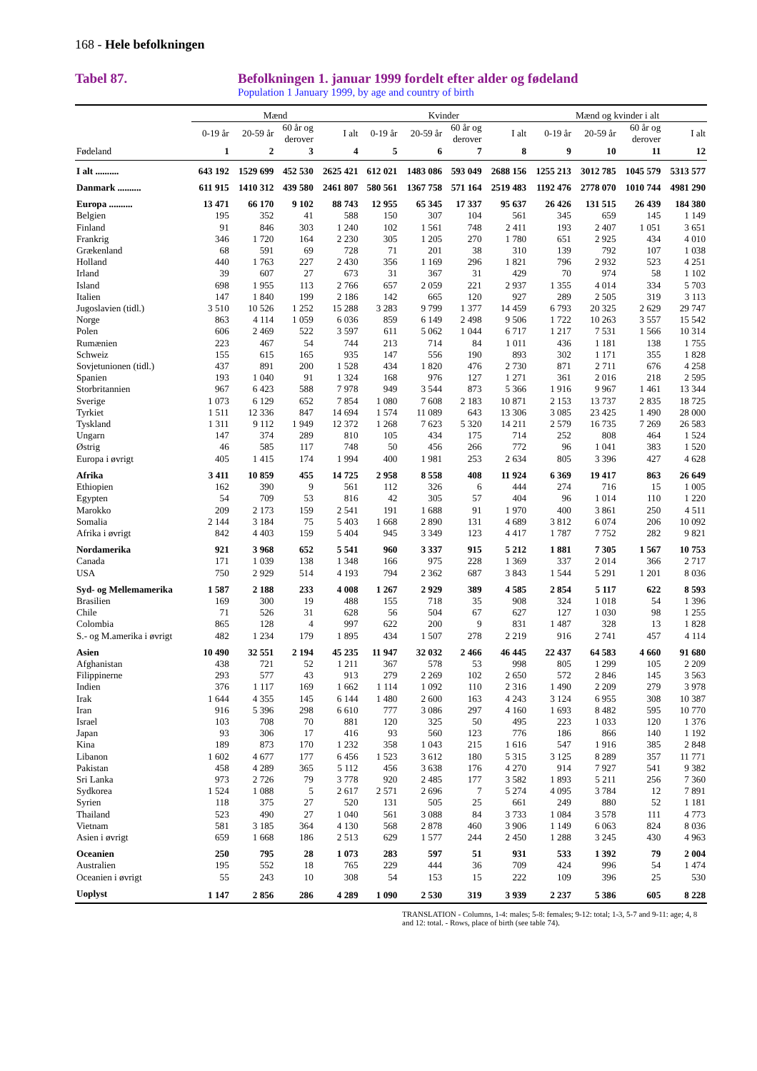168 - Hele befolkningen
Tabel 87. Befolkningen 1. januar 1999 fordelt efter alder og fødeland
Population 1 January 1999, by age and country of birth
| | Mænd | | | | Kvinder | | | | Mænd og kvinder i alt | | | |
| --- | --- | --- | --- | --- | --- | --- | --- | --- | --- | --- | --- | --- |
| | 0-19 år | 20-59 år | 60 år og derover | I alt | 0-19 år | 20-59 år | 60 år og derover | I alt | 0-19 år | 20-59 år | 60 år og derover | I alt |
| Fødeland | 1 | 2 | 3 | 4 | 5 | 6 | 7 | 8 | 9 | 10 | 11 | 12 |
| I alt .......... | 643 192 | 1529 699 | 452 530 | 2625 421 | 612 021 | 1483 086 | 593 049 | 2688 156 | 1255 213 | 3012 785 | 1045 579 | 5313 577 |
| Danmark .......... | 611 915 | 1410 312 | 439 580 | 2461 807 | 580 561 | 1367 758 | 571 164 | 2519 483 | 1192 476 | 2778 070 | 1010 744 | 4981 290 |
| Europa .......... | 13 471 | 66 170 | 9 102 | 88 743 | 12 955 | 65 345 | 17 337 | 95 637 | 26 426 | 131 515 | 26 439 | 184 380 |
| Belgien | 195 | 352 | 41 | 588 | 150 | 307 | 104 | 561 | 345 | 659 | 145 | 1 149 |
| Finland | 91 | 846 | 303 | 1 240 | 102 | 1 561 | 748 | 2 411 | 193 | 2 407 | 1 051 | 3 651 |
| Frankrig | 346 | 1 720 | 164 | 2 230 | 305 | 1 205 | 270 | 1 780 | 651 | 2 925 | 434 | 4 010 |
| Grækenland | 68 | 591 | 69 | 728 | 71 | 201 | 38 | 310 | 139 | 792 | 107 | 1 038 |
| Holland | 440 | 1 763 | 227 | 2 430 | 356 | 1 169 | 296 | 1 821 | 796 | 2 932 | 523 | 4 251 |
| Irland | 39 | 607 | 27 | 673 | 31 | 367 | 31 | 429 | 70 | 974 | 58 | 1 102 |
| Island | 698 | 1 955 | 113 | 2 766 | 657 | 2 059 | 221 | 2 937 | 1 355 | 4 014 | 334 | 5 703 |
| Italien | 147 | 1 840 | 199 | 2 186 | 142 | 665 | 120 | 927 | 289 | 2 505 | 319 | 3 113 |
| Jugoslavien (tidl.) | 3 510 | 10 526 | 1 252 | 15 288 | 3 283 | 9 799 | 1 377 | 14 459 | 6 793 | 20 325 | 2 629 | 29 747 |
| Norge | 863 | 4 114 | 1 059 | 6 036 | 859 | 6 149 | 2 498 | 9 506 | 1 722 | 10 263 | 3 557 | 15 542 |
| Polen | 606 | 2 469 | 522 | 3 597 | 611 | 5 062 | 1 044 | 6 717 | 1 217 | 7 531 | 1 566 | 10 314 |
| Rumænien | 223 | 467 | 54 | 744 | 213 | 714 | 84 | 1 011 | 436 | 1 181 | 138 | 1 755 |
| Schweiz | 155 | 615 | 165 | 935 | 147 | 556 | 190 | 893 | 302 | 1 171 | 355 | 1 828 |
| Sovjetunionen (tidl.) | 437 | 891 | 200 | 1 528 | 434 | 1 820 | 476 | 2 730 | 871 | 2 711 | 676 | 4 258 |
| Spanien | 193 | 1 040 | 91 | 1 324 | 168 | 976 | 127 | 1 271 | 361 | 2 016 | 218 | 2 595 |
| Storbritannien | 967 | 6 423 | 588 | 7 978 | 949 | 3 544 | 873 | 5 366 | 1 916 | 9 967 | 1 461 | 13 344 |
| Sverige | 1 073 | 6 129 | 652 | 7 854 | 1 080 | 7 608 | 2 183 | 10 871 | 2 153 | 13 737 | 2 835 | 18 725 |
| Tyrkiet | 1 511 | 12 336 | 847 | 14 694 | 1 574 | 11 089 | 643 | 13 306 | 3 085 | 23 425 | 1 490 | 28 000 |
| Tyskland | 1 311 | 9 112 | 1 949 | 12 372 | 1 268 | 7 623 | 5 320 | 14 211 | 2 579 | 16 735 | 7 269 | 26 583 |
| Ungarn | 147 | 374 | 289 | 810 | 105 | 434 | 175 | 714 | 252 | 808 | 464 | 1 524 |
| Østrig | 46 | 585 | 117 | 748 | 50 | 456 | 266 | 772 | 96 | 1 041 | 383 | 1 520 |
| Europa i øvrigt | 405 | 1 415 | 174 | 1 994 | 400 | 1 981 | 253 | 2 634 | 805 | 3 396 | 427 | 4 628 |
| Afrika | 3 411 | 10 859 | 455 | 14 725 | 2 958 | 8 558 | 408 | 11 924 | 6 369 | 19 417 | 863 | 26 649 |
| Ethiopien | 162 | 390 | 9 | 561 | 112 | 326 | 6 | 444 | 274 | 716 | 15 | 1 005 |
| Egypten | 54 | 709 | 53 | 816 | 42 | 305 | 57 | 404 | 96 | 1 014 | 110 | 1 220 |
| Marokko | 209 | 2 173 | 159 | 2 541 | 191 | 1 688 | 91 | 1 970 | 400 | 3 861 | 250 | 4 511 |
| Somalia | 2 144 | 3 184 | 75 | 5 403 | 1 668 | 2 890 | 131 | 4 689 | 3 812 | 6 074 | 206 | 10 092 |
| Afrika i øvrigt | 842 | 4 403 | 159 | 5 404 | 945 | 3 349 | 123 | 4 417 | 1 787 | 7 752 | 282 | 9 821 |
| Nordamerika | 921 | 3 968 | 652 | 5 541 | 960 | 3 337 | 915 | 5 212 | 1 881 | 7 305 | 1 567 | 10 753 |
| Canada | 171 | 1 039 | 138 | 1 348 | 166 | 975 | 228 | 1 369 | 337 | 2 014 | 366 | 2 717 |
| USA | 750 | 2 929 | 514 | 4 193 | 794 | 2 362 | 687 | 3 843 | 1 544 | 5 291 | 1 201 | 8 036 |
| Syd- og Mellemamerika | 1 587 | 2 188 | 233 | 4 008 | 1 267 | 2 929 | 389 | 4 585 | 2 854 | 5 117 | 622 | 8 593 |
| Brasilien | 169 | 300 | 19 | 488 | 155 | 718 | 35 | 908 | 324 | 1 018 | 54 | 1 396 |
| Chile | 71 | 526 | 31 | 628 | 56 | 504 | 67 | 627 | 127 | 1 030 | 98 | 1 255 |
| Colombia | 865 | 128 | 4 | 997 | 622 | 200 | 9 | 831 | 1 487 | 328 | 13 | 1 828 |
| S.- og M.amerika i øvrigt | 482 | 1 234 | 179 | 1 895 | 434 | 1 507 | 278 | 2 219 | 916 | 2 741 | 457 | 4 114 |
| Asien | 10 490 | 32 551 | 2 194 | 45 235 | 11 947 | 32 032 | 2 466 | 46 445 | 22 437 | 64 583 | 4 660 | 91 680 |
| Afghanistan | 438 | 721 | 52 | 1 211 | 367 | 578 | 53 | 998 | 805 | 1 299 | 105 | 2 209 |
| Filippinerne | 293 | 577 | 43 | 913 | 279 | 2 269 | 102 | 2 650 | 572 | 2 846 | 145 | 3 563 |
| Indien | 376 | 1 117 | 169 | 1 662 | 1 114 | 1 092 | 110 | 2 316 | 1 490 | 2 209 | 279 | 3 978 |
| Irak | 1 644 | 4 355 | 145 | 6 144 | 1 480 | 2 600 | 163 | 4 243 | 3 124 | 6 955 | 308 | 10 387 |
| Iran | 916 | 5 396 | 298 | 6 610 | 777 | 3 086 | 297 | 4 160 | 1 693 | 8 482 | 595 | 10 770 |
| Israel | 103 | 708 | 70 | 881 | 120 | 325 | 50 | 495 | 223 | 1 033 | 120 | 1 376 |
| Japan | 93 | 306 | 17 | 416 | 93 | 560 | 123 | 776 | 186 | 866 | 140 | 1 192 |
| Kina | 189 | 873 | 170 | 1 232 | 358 | 1 043 | 215 | 1 616 | 547 | 1 916 | 385 | 2 848 |
| Libanon | 1 602 | 4 677 | 177 | 6 456 | 1 523 | 3 612 | 180 | 5 315 | 3 125 | 8 289 | 357 | 11 771 |
| Pakistan | 458 | 4 289 | 365 | 5 112 | 456 | 3 638 | 176 | 4 270 | 914 | 7 927 | 541 | 9 382 |
| Sri Lanka | 973 | 2 726 | 79 | 3 778 | 920 | 2 485 | 177 | 3 582 | 1 893 | 5 211 | 256 | 7 360 |
| Sydkorea | 1 524 | 1 088 | 5 | 2 617 | 2 571 | 2 696 | 7 | 5 274 | 4 095 | 3 784 | 12 | 7 891 |
| Syrien | 118 | 375 | 27 | 520 | 131 | 505 | 25 | 661 | 249 | 880 | 52 | 1 181 |
| Thailand | 523 | 490 | 27 | 1 040 | 561 | 3 088 | 84 | 3 733 | 1 084 | 3 578 | 111 | 4 773 |
| Vietnam | 581 | 3 185 | 364 | 4 130 | 568 | 2 878 | 460 | 3 906 | 1 149 | 6 063 | 824 | 8 036 |
| Asien i øvrigt | 659 | 1 668 | 186 | 2 513 | 629 | 1 577 | 244 | 2 450 | 1 288 | 3 245 | 430 | 4 963 |
| Oceanien | 250 | 795 | 28 | 1 073 | 283 | 597 | 51 | 931 | 533 | 1 392 | 79 | 2 004 |
| Australien | 195 | 552 | 18 | 765 | 229 | 444 | 36 | 709 | 424 | 996 | 54 | 1 474 |
| Oceanien i øvrigt | 55 | 243 | 10 | 308 | 54 | 153 | 15 | 222 | 109 | 396 | 25 | 530 |
| Uoplyst | 1 147 | 2 856 | 286 | 4 289 | 1 090 | 2 530 | 319 | 3 939 | 2 237 | 5 386 | 605 | 8 228 |
TRANSLATION - Columns, 1-4: males; 5-8: females; 9-12: total; 1-3, 5-7 and 9-11: age; 4, 8 and 12: total. - Rows, place of birth (see table 74).